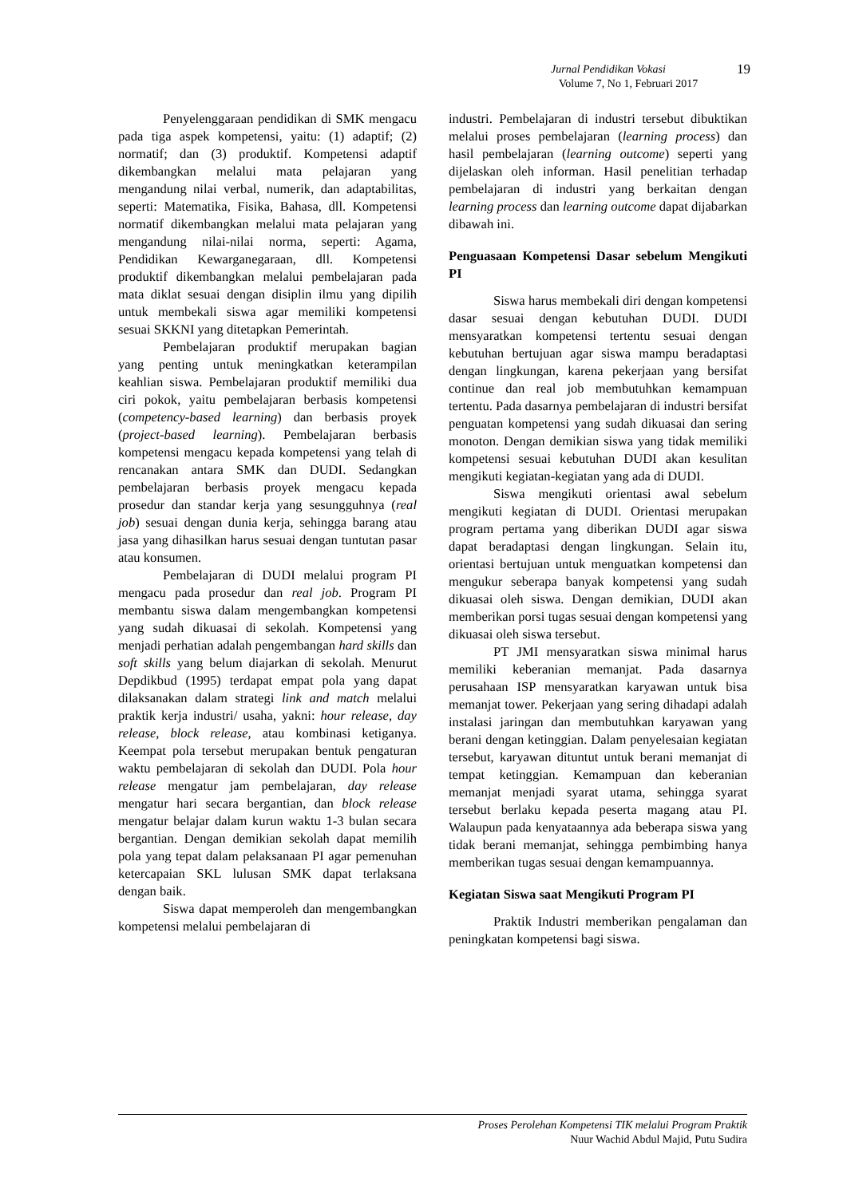Jurnal Pendidikan Vokasi 19
Volume 7, No 1, Februari 2017
Penyelenggaraan pendidikan di SMK mengacu pada tiga aspek kompetensi, yaitu: (1) adaptif; (2) normatif; dan (3) produktif. Kompetensi adaptif dikembangkan melalui mata pelajaran yang mengandung nilai verbal, numerik, dan adaptabilitas, seperti: Matematika, Fisika, Bahasa, dll. Kompetensi normatif dikembangkan melalui mata pelajaran yang mengandung nilai-nilai norma, seperti: Agama, Pendidikan Kewarganegaraan, dll. Kompetensi produktif dikembangkan melalui pembelajaran pada mata diklat sesuai dengan disiplin ilmu yang dipilih untuk membekali siswa agar memiliki kompetensi sesuai SKKNI yang ditetapkan Pemerintah.
Pembelajaran produktif merupakan bagian yang penting untuk meningkatkan keterampilan keahlian siswa. Pembelajaran produktif memiliki dua ciri pokok, yaitu pembelajaran berbasis kompetensi (competency-based learning) dan berbasis proyek (project-based learning). Pembelajaran berbasis kompetensi mengacu kepada kompetensi yang telah di rencanakan antara SMK dan DUDI. Sedangkan pembelajaran berbasis proyek mengacu kepada prosedur dan standar kerja yang sesungguhnya (real job) sesuai dengan dunia kerja, sehingga barang atau jasa yang dihasilkan harus sesuai dengan tuntutan pasar atau konsumen.
Pembelajaran di DUDI melalui program PI mengacu pada prosedur dan real job. Program PI membantu siswa dalam mengembangkan kompetensi yang sudah dikuasai di sekolah. Kompetensi yang menjadi perhatian adalah pengembangan hard skills dan soft skills yang belum diajarkan di sekolah. Menurut Depdikbud (1995) terdapat empat pola yang dapat dilaksanakan dalam strategi link and match melalui praktik kerja industri/ usaha, yakni: hour release, day release, block release, atau kombinasi ketiganya. Keempat pola tersebut merupakan bentuk pengaturan waktu pembelajaran di sekolah dan DUDI. Pola hour release mengatur jam pembelajaran, day release mengatur hari secara bergantian, dan block release mengatur belajar dalam kurun waktu 1-3 bulan secara bergantian. Dengan demikian sekolah dapat memilih pola yang tepat dalam pelaksanaan PI agar pemenuhan ketercapaian SKL lulusan SMK dapat terlaksana dengan baik.
Siswa dapat memperoleh dan mengembangkan kompetensi melalui pembelajaran di
industri. Pembelajaran di industri tersebut dibuktikan melalui proses pembelajaran (learning process) dan hasil pembelajaran (learning outcome) seperti yang dijelaskan oleh informan. Hasil penelitian terhadap pembelajaran di industri yang berkaitan dengan learning process dan learning outcome dapat dijabarkan dibawah ini.
Penguasaan Kompetensi Dasar sebelum Mengikuti PI
Siswa harus membekali diri dengan kompetensi dasar sesuai dengan kebutuhan DUDI. DUDI mensyaratkan kompetensi tertentu sesuai dengan kebutuhan bertujuan agar siswa mampu beradaptasi dengan lingkungan, karena pekerjaan yang bersifat continue dan real job membutuhkan kemampuan tertentu. Pada dasarnya pembelajaran di industri bersifat penguatan kompetensi yang sudah dikuasai dan sering monoton. Dengan demikian siswa yang tidak memiliki kompetensi sesuai kebutuhan DUDI akan kesulitan mengikuti kegiatan-kegiatan yang ada di DUDI.
Siswa mengikuti orientasi awal sebelum mengikuti kegiatan di DUDI. Orientasi merupakan program pertama yang diberikan DUDI agar siswa dapat beradaptasi dengan lingkungan. Selain itu, orientasi bertujuan untuk menguatkan kompetensi dan mengukur seberapa banyak kompetensi yang sudah dikuasai oleh siswa. Dengan demikian, DUDI akan memberikan porsi tugas sesuai dengan kompetensi yang dikuasai oleh siswa tersebut.
PT JMI mensyaratkan siswa minimal harus memiliki keberanian memanjat. Pada dasarnya perusahaan ISP mensyaratkan karyawan untuk bisa memanjat tower. Pekerjaan yang sering dihadapi adalah instalasi jaringan dan membutuhkan karyawan yang berani dengan ketinggian. Dalam penyelesaian kegiatan tersebut, karyawan dituntut untuk berani memanjat di tempat ketinggian. Kemampuan dan keberanian memanjat menjadi syarat utama, sehingga syarat tersebut berlaku kepada peserta magang atau PI. Walaupun pada kenyataannya ada beberapa siswa yang tidak berani memanjat, sehingga pembimbing hanya memberikan tugas sesuai dengan kemampuannya.
Kegiatan Siswa saat Mengikuti Program PI
Praktik Industri memberikan pengalaman dan peningkatan kompetensi bagi siswa.
Proses Perolehan Kompetensi TIK melalui Program Praktik
Nuur Wachid Abdul Majid, Putu Sudira